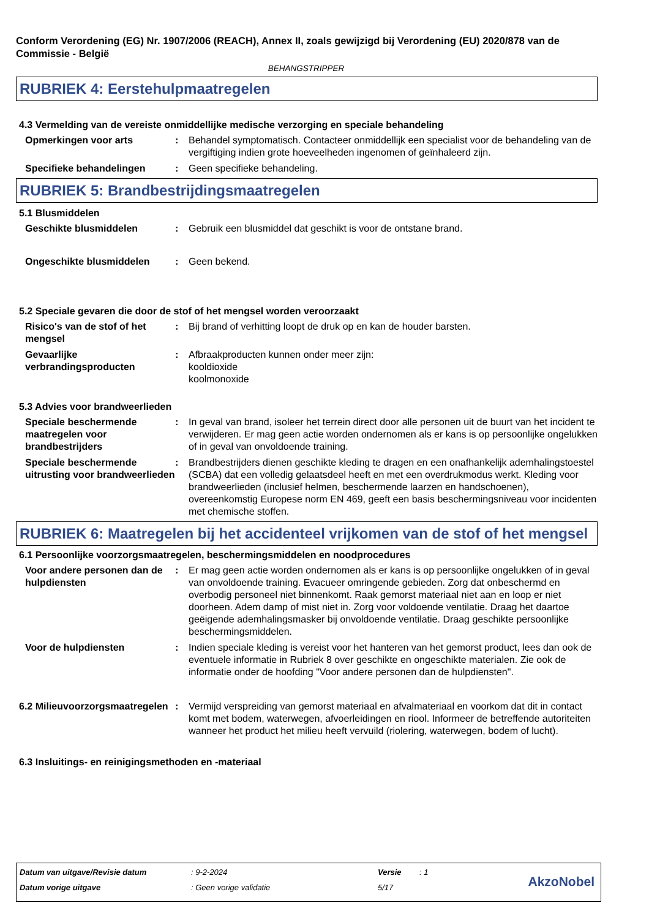Conform Verordening (EG) Nr. 1907/2006 (REACH), Annex II, zoals gewijzigd bij Verordening (EU) 2020/878 van de Commissie - België
BEHANGSTRIPPER
RUBRIEK 4: Eerstehulpmaatregelen
4.3 Vermelding van de vereiste onmiddellijke medische verzorging en speciale behandeling
Opmerkingen voor arts : Behandel symptomatisch. Contacteer onmiddellijk een specialist voor de behandeling van de vergiftiging indien grote hoeveelheden ingenomen of geïnhaleerd zijn.
Specifieke behandelingen : Geen specifieke behandeling.
RUBRIEK 5: Brandbestrijdingsmaatregelen
5.1 Blusmiddelen
Geschikte blusmiddelen : Gebruik een blusmiddel dat geschikt is voor de ontstane brand.
Ongeschikte blusmiddelen : Geen bekend.
5.2 Speciale gevaren die door de stof of het mengsel worden veroorzaakt
Risico's van de stof of het mengsel
: Bij brand of verhitting loopt de druk op en kan de houder barsten.
Gevaarlijke verbrandingsproducten
: Afbraakproducten kunnen onder meer zijn:
kooldioxide
koolmonoxide
5.3 Advies voor brandweerlieden
Speciale beschermende maatregelen voor brandbestrijders
: In geval van brand, isoleer het terrein direct door alle personen uit de buurt van het incident te verwijderen. Er mag geen actie worden ondernomen als er kans is op persoonlijke ongelukken of in geval van onvoldoende training.
Speciale beschermende uitrusting voor brandweerlieden
: Brandbestrijders dienen geschikte kleding te dragen en een onafhankelijk ademhalingstoestel (SCBA) dat een volledig gelaatsdeel heeft en met een overdrukmodus werkt. Kleding voor brandweerlieden (inclusief helmen, beschermende laarzen en handschoenen), overeenkomstig Europese norm EN 469, geeft een basis beschermingsniveau voor incidenten met chemische stoffen.
RUBRIEK 6: Maatregelen bij het accidenteel vrijkomen van de stof of het mengsel
6.1 Persoonlijke voorzorgsmaatregelen, beschermingsmiddelen en noodprocedures
Voor andere personen dan de hulpdiensten
: Er mag geen actie worden ondernomen als er kans is op persoonlijke ongelukken of in geval van onvoldoende training. Evacueer omringende gebieden. Zorg dat onbeschermd en overbodig personeel niet binnenkomt. Raak gemorst materiaal niet aan en loop er niet doorheen. Adem damp of mist niet in. Zorg voor voldoende ventilatie. Draag het daartoe geëigende ademhalingsmasker bij onvoldoende ventilatie. Draag geschikte persoonlijke beschermingsmiddelen.
Voor de hulpdiensten : Indien speciale kleding is vereist voor het hanteren van het gemorst product, lees dan ook de eventuele informatie in Rubriek 8 over geschikte en ongeschikte materialen. Zie ook de informatie onder de hoofding "Voor andere personen dan de hulpdiensten".
6.2 Milieuvoorzorgsmaatregelen
: Vermijd verspreiding van gemorst materiaal en afvalmateriaal en voorkom dat dit in contact komt met bodem, waterwegen, afvoerleidingen en riool. Informeer de betreffende autoriteiten wanneer het product het milieu heeft vervuild (riolering, waterwegen, bodem of lucht).
6.3 Insluitings- en reinigingsmethoden en -materiaal
| Datum van uitgave/Revisie datum | : 9-2-2024 | Versie | : 1 |
| Datum vorige uitgave | : Geen vorige validatie | 5/17 | |
AkzoNobel